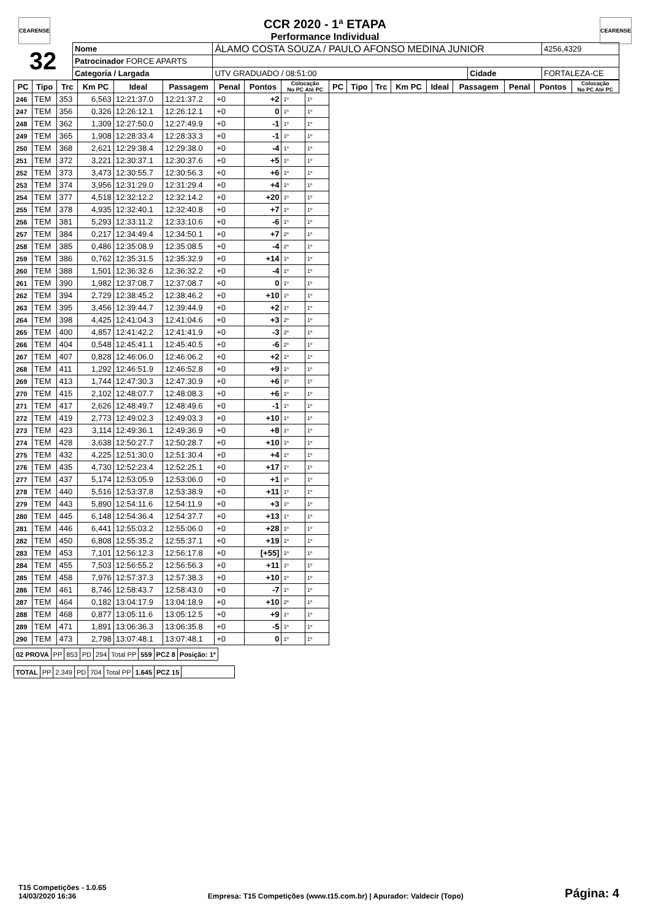CEARENSE CEARENSE
CCR 2020 - 1ª ETAPA
Performance Individual
| 32 | Nome | ÁLAMO COSTA SOUZA / PAULO AFONSO MEDINA JUNIOR | | | | 4256,4329 |
| | Patrocinador FORCE APARTS | | | | | |
| | Categoria / Largada | | UTV GRADUADO / 08:51:00 | Cidade | FORTALEZA-CE | |
| PC | Tipo | Trc | Km PC | Ideal | Passagem | Penal | Pontos | Colocação No PC Até PC | | PC | Tipo | Trc | Km PC | Ideal | Passagem | Penal | Pontos | Colocação No PC Até PC |
| --- | --- | --- | --- | --- | --- | --- | --- | --- | --- | --- | --- | --- | --- | --- | --- | --- | --- | --- |
| 246 | TEM | 353 | 6,563 | 12:21:37.0 | 12:21:37.2 | +0 | +2 | 1º | 1º | | | | | | | | | |
| 247 | TEM | 356 | 0,326 | 12:26:12.1 | 12:26:12.1 | +0 | 0 | 1º | 1º | | | | | | | | | |
| 248 | TEM | 362 | 1,309 | 12:27:50.0 | 12:27:49.9 | +0 | -1 | 1º | 1º | | | | | | | | | |
| 249 | TEM | 365 | 1,908 | 12:28:33.4 | 12:28:33.3 | +0 | -1 | 1º | 1º | | | | | | | | | |
| 250 | TEM | 368 | 2,621 | 12:29:38.4 | 12:29:38.0 | +0 | -4 | 1º | 1º | | | | | | | | | |
| 251 | TEM | 372 | 3,221 | 12:30:37.1 | 12:30:37.6 | +0 | +5 | 1º | 1º | | | | | | | | | |
| 252 | TEM | 373 | 3,473 | 12:30:55.7 | 12:30:56.3 | +0 | +6 | 1º | 1º | | | | | | | | | |
| 253 | TEM | 374 | 3,956 | 12:31:29.0 | 12:31:29.4 | +0 | +4 | 1º | 1º | | | | | | | | | |
| 254 | TEM | 377 | 4,518 | 12:32:12.2 | 12:32:14.2 | +0 | +20 | 1º | 1º | | | | | | | | | |
| 255 | TEM | 378 | 4,935 | 12:32:40.1 | 12:32:40.8 | +0 | +7 | 1º | 1º | | | | | | | | | |
| 256 | TEM | 381 | 5,293 | 12:33:11.2 | 12:33:10.6 | +0 | -6 | 1º | 1º | | | | | | | | | |
| 257 | TEM | 384 | 0,217 | 12:34:49.4 | 12:34:50.1 | +0 | +7 | 2º | 1º | | | | | | | | | |
| 258 | TEM | 385 | 0,486 | 12:35:08.9 | 12:35:08.5 | +0 | -4 | 2º | 1º | | | | | | | | | |
| 259 | TEM | 386 | 0,762 | 12:35:31.5 | 12:35:32.9 | +0 | +14 | 1º | 1º | | | | | | | | | |
| 260 | TEM | 388 | 1,501 | 12:36:32.6 | 12:36:32.2 | +0 | -4 | 1º | 1º | | | | | | | | | |
| 261 | TEM | 390 | 1,982 | 12:37:08.7 | 12:37:08.7 | +0 | 0 | 1º | 1º | | | | | | | | | |
| 262 | TEM | 394 | 2,729 | 12:38:45.2 | 12:38:46.2 | +0 | +10 | 1º | 1º | | | | | | | | | |
| 263 | TEM | 395 | 3,456 | 12:39:44.7 | 12:39:44.9 | +0 | +2 | 1º | 1º | | | | | | | | | |
| 264 | TEM | 398 | 4,425 | 12:41:04.3 | 12:41:04.6 | +0 | +3 | 2º | 1º | | | | | | | | | |
| 265 | TEM | 400 | 4,857 | 12:41:42.2 | 12:41:41.9 | +0 | -3 | 2º | 1º | | | | | | | | | |
| 266 | TEM | 404 | 0,548 | 12:45:41.1 | 12:45:40.5 | +0 | -6 | 2º | 1º | | | | | | | | | |
| 267 | TEM | 407 | 0,828 | 12:46:06.0 | 12:46:06.2 | +0 | +2 | 1º | 1º | | | | | | | | | |
| 268 | TEM | 411 | 1,292 | 12:46:51.9 | 12:46:52.8 | +0 | +9 | 1º | 1º | | | | | | | | | |
| 269 | TEM | 413 | 1,744 | 12:47:30.3 | 12:47:30.9 | +0 | +6 | 1º | 1º | | | | | | | | | |
| 270 | TEM | 415 | 2,102 | 12:48:07.7 | 12:48:08.3 | +0 | +6 | 1º | 1º | | | | | | | | | |
| 271 | TEM | 417 | 2,626 | 12:48:49.7 | 12:48:49.6 | +0 | -1 | 1º | 1º | | | | | | | | | |
| 272 | TEM | 419 | 2,773 | 12:49:02.3 | 12:49:03.3 | +0 | +10 | 1º | 1º | | | | | | | | | |
| 273 | TEM | 423 | 3,114 | 12:49:36.1 | 12:49:36.9 | +0 | +8 | 1º | 1º | | | | | | | | | |
| 274 | TEM | 428 | 3,638 | 12:50:27.7 | 12:50:28.7 | +0 | +10 | 1º | 1º | | | | | | | | | |
| 275 | TEM | 432 | 4,225 | 12:51:30.0 | 12:51:30.4 | +0 | +4 | 1º | 1º | | | | | | | | | |
| 276 | TEM | 435 | 4,730 | 12:52:23.4 | 12:52:25.1 | +0 | +17 | 1º | 1º | | | | | | | | | |
| 277 | TEM | 437 | 5,174 | 12:53:05.9 | 12:53:06.0 | +0 | +1 | 1º | 1º | | | | | | | | | |
| 278 | TEM | 440 | 5,516 | 12:53:37.8 | 12:53:38.9 | +0 | +11 | 1º | 1º | | | | | | | | | |
| 279 | TEM | 443 | 5,890 | 12:54:11.6 | 12:54:11.9 | +0 | +3 | 1º | 1º | | | | | | | | | |
| 280 | TEM | 445 | 6,148 | 12:54:36.4 | 12:54:37.7 | +0 | +13 | 1º | 1º | | | | | | | | | |
| 281 | TEM | 446 | 6,441 | 12:55:03.2 | 12:55:06.0 | +0 | +28 | 1º | 1º | | | | | | | | | |
| 282 | TEM | 450 | 6,808 | 12:55:35.2 | 12:55:37.1 | +0 | +19 | 1º | 1º | | | | | | | | | |
| 283 | TEM | 453 | 7,101 | 12:56:12.3 | 12:56:17.8 | +0 | [+55] | 1º | 1º | | | | | | | | | |
| 284 | TEM | 455 | 7,503 | 12:56:55.2 | 12:56:56.3 | +0 | +11 | 1º | 1º | | | | | | | | | |
| 285 | TEM | 458 | 7,976 | 12:57:37.3 | 12:57:38.3 | +0 | +10 | 1º | 1º | | | | | | | | | |
| 286 | TEM | 461 | 8,746 | 12:58:43.7 | 12:58:43.0 | +0 | -7 | 1º | 1º | | | | | | | | | |
| 287 | TEM | 464 | 0,182 | 13:04:17.9 | 13:04:18.9 | +0 | +10 | 2º | 1º | | | | | | | | | |
| 288 | TEM | 468 | 0,877 | 13:05:11.6 | 13:05:12.5 | +0 | +9 | 1º | 1º | | | | | | | | | |
| 289 | TEM | 471 | 1,891 | 13:06:36.3 | 13:06:35.8 | +0 | -5 | 1º | 1º | | | | | | | | | |
| 290 | TEM | 473 | 2,798 | 13:07:48.1 | 13:07:48.1 | +0 | 0 | 1º | 1º | | | | | | | | | |
| 02 PROVA | PP | 853 | PD | 294 | Total PP | 559 | PCZ 8 | Posição: 1º |
| TOTAL | PP | 2.349 | PD | 704 | Total PP | 1.645 | PCZ 15 | |
T15 Competições - 1.0.65
14/03/2020 16:36
Empresa: T15 Competições (www.t15.com.br) | Apurador: Valdecir (Topo)
Página: 4